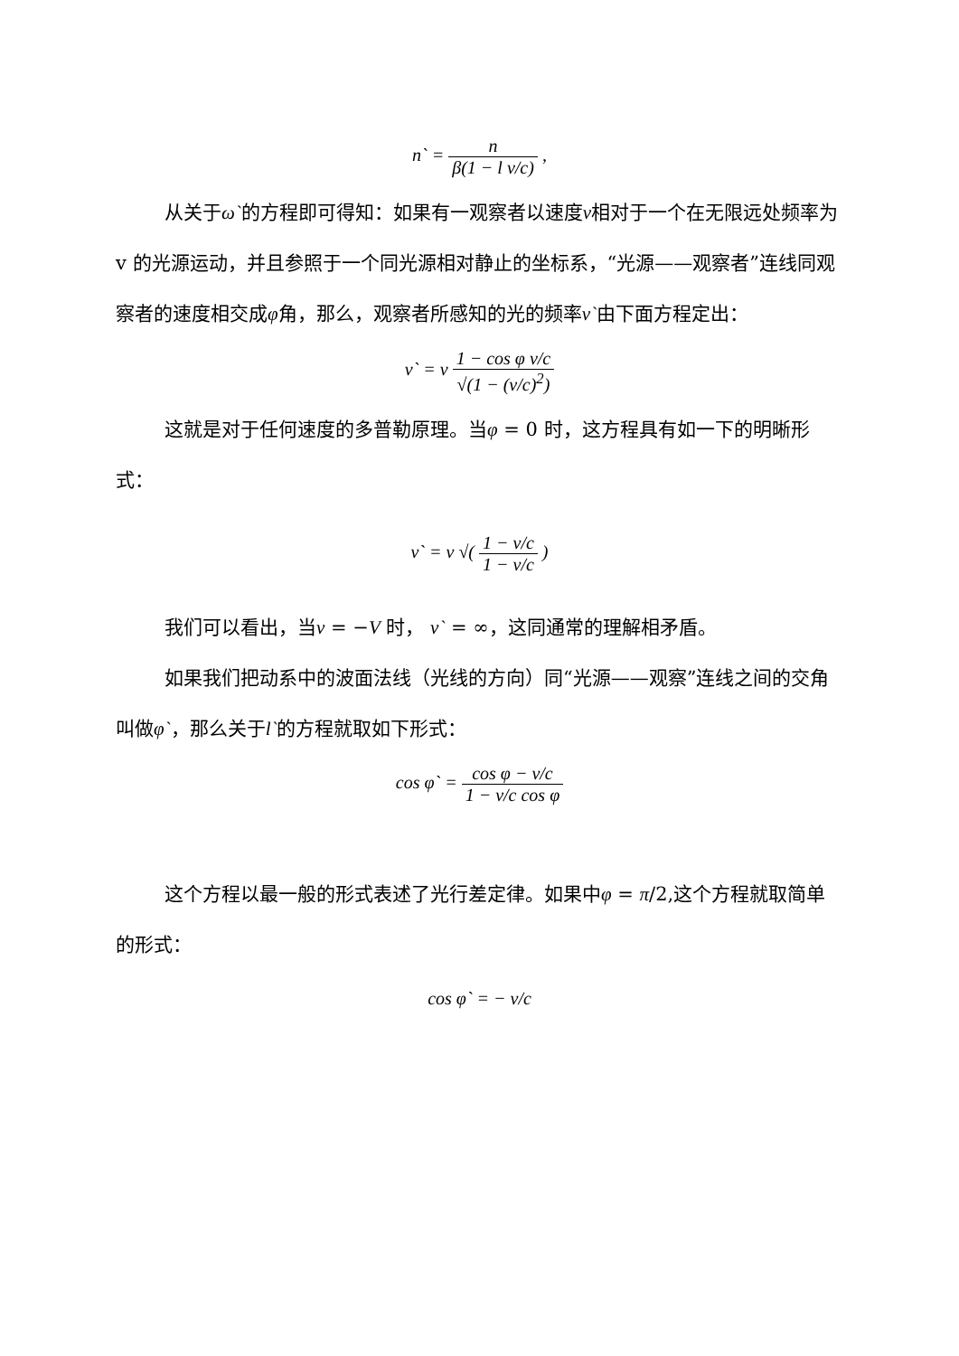n` = n β(1 − l v/c) ,
从关于ω`的方程即可得知：如果有一观察者以速度v相对于一个在无限远处频率为 v 的光源运动，并且参照于一个同光源相对静止的坐标系，“光源——观察者”连线同观察者的速度相交成φ角，那么，观察者所感知的光的频率v`由下面方程定出：
v` = v 1 − cos φ v/c √(1 − (v/c)<sup>2</sup>)
这就是对于任何速度的多普勒原理。当φ = 0 时，这方程具有如一下的明晰形式：
v` = v √( 1 − v/c 1 − v/c )
我们可以看出，当v = −V 时， v` = ∞，这同通常的理解相矛盾。
如果我们把动系中的波面法线（光线的方向）同“光源——观察”连线之间的交角叫做φ`，那么关于l`的方程就取如下形式：
cos φ` = cos φ − v/c 1 − v/c cos φ
这个方程以最一般的形式表述了光行差定律。如果中φ = π/2,这个方程就取简单的形式：
cos φ` = − v/c